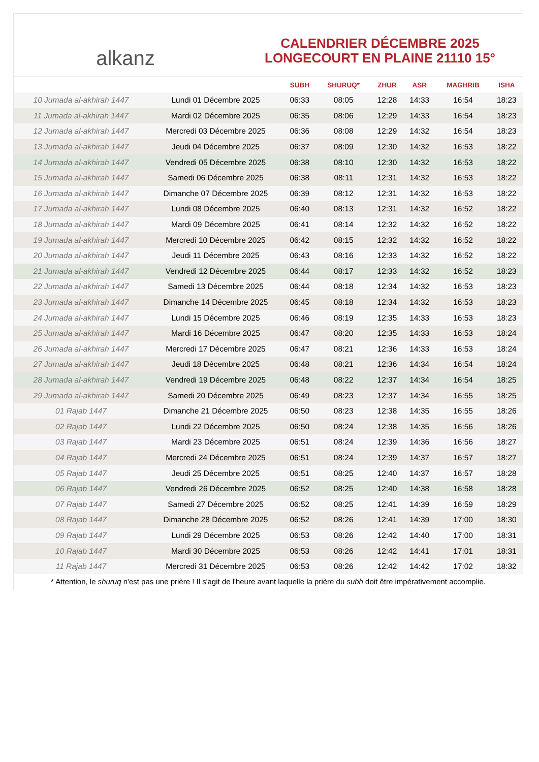alkanz
CALENDRIER DÉCEMBRE 2025
LONGECOURT EN PLAINE 21110 15°
| | | SUBH | SHURUQ* | ZHUR | ASR | MAGHRIB | ISHA |
| --- | --- | --- | --- | --- | --- | --- | --- |
| 10 Jumada al-akhirah 1447 | Lundi 01 Décembre 2025 | 06:33 | 08:05 | 12:28 | 14:33 | 16:54 | 18:23 |
| 11 Jumada al-akhirah 1447 | Mardi 02 Décembre 2025 | 06:35 | 08:06 | 12:29 | 14:33 | 16:54 | 18:23 |
| 12 Jumada al-akhirah 1447 | Mercredi 03 Décembre 2025 | 06:36 | 08:08 | 12:29 | 14:32 | 16:54 | 18:23 |
| 13 Jumada al-akhirah 1447 | Jeudi 04 Décembre 2025 | 06:37 | 08:09 | 12:30 | 14:32 | 16:53 | 18:22 |
| 14 Jumada al-akhirah 1447 | Vendredi 05 Décembre 2025 | 06:38 | 08:10 | 12:30 | 14:32 | 16:53 | 18:22 |
| 15 Jumada al-akhirah 1447 | Samedi 06 Décembre 2025 | 06:38 | 08:11 | 12:31 | 14:32 | 16:53 | 18:22 |
| 16 Jumada al-akhirah 1447 | Dimanche 07 Décembre 2025 | 06:39 | 08:12 | 12:31 | 14:32 | 16:53 | 18:22 |
| 17 Jumada al-akhirah 1447 | Lundi 08 Décembre 2025 | 06:40 | 08:13 | 12:31 | 14:32 | 16:52 | 18:22 |
| 18 Jumada al-akhirah 1447 | Mardi 09 Décembre 2025 | 06:41 | 08:14 | 12:32 | 14:32 | 16:52 | 18:22 |
| 19 Jumada al-akhirah 1447 | Mercredi 10 Décembre 2025 | 06:42 | 08:15 | 12:32 | 14:32 | 16:52 | 18:22 |
| 20 Jumada al-akhirah 1447 | Jeudi 11 Décembre 2025 | 06:43 | 08:16 | 12:33 | 14:32 | 16:52 | 18:22 |
| 21 Jumada al-akhirah 1447 | Vendredi 12 Décembre 2025 | 06:44 | 08:17 | 12:33 | 14:32 | 16:52 | 18:23 |
| 22 Jumada al-akhirah 1447 | Samedi 13 Décembre 2025 | 06:44 | 08:18 | 12:34 | 14:32 | 16:53 | 18:23 |
| 23 Jumada al-akhirah 1447 | Dimanche 14 Décembre 2025 | 06:45 | 08:18 | 12:34 | 14:32 | 16:53 | 18:23 |
| 24 Jumada al-akhirah 1447 | Lundi 15 Décembre 2025 | 06:46 | 08:19 | 12:35 | 14:33 | 16:53 | 18:23 |
| 25 Jumada al-akhirah 1447 | Mardi 16 Décembre 2025 | 06:47 | 08:20 | 12:35 | 14:33 | 16:53 | 18:24 |
| 26 Jumada al-akhirah 1447 | Mercredi 17 Décembre 2025 | 06:47 | 08:21 | 12:36 | 14:33 | 16:53 | 18:24 |
| 27 Jumada al-akhirah 1447 | Jeudi 18 Décembre 2025 | 06:48 | 08:21 | 12:36 | 14:34 | 16:54 | 18:24 |
| 28 Jumada al-akhirah 1447 | Vendredi 19 Décembre 2025 | 06:48 | 08:22 | 12:37 | 14:34 | 16:54 | 18:25 |
| 29 Jumada al-akhirah 1447 | Samedi 20 Décembre 2025 | 06:49 | 08:23 | 12:37 | 14:34 | 16:55 | 18:25 |
| 01 Rajab 1447 | Dimanche 21 Décembre 2025 | 06:50 | 08:23 | 12:38 | 14:35 | 16:55 | 18:26 |
| 02 Rajab 1447 | Lundi 22 Décembre 2025 | 06:50 | 08:24 | 12:38 | 14:35 | 16:56 | 18:26 |
| 03 Rajab 1447 | Mardi 23 Décembre 2025 | 06:51 | 08:24 | 12:39 | 14:36 | 16:56 | 18:27 |
| 04 Rajab 1447 | Mercredi 24 Décembre 2025 | 06:51 | 08:24 | 12:39 | 14:37 | 16:57 | 18:27 |
| 05 Rajab 1447 | Jeudi 25 Décembre 2025 | 06:51 | 08:25 | 12:40 | 14:37 | 16:57 | 18:28 |
| 06 Rajab 1447 | Vendredi 26 Décembre 2025 | 06:52 | 08:25 | 12:40 | 14:38 | 16:58 | 18:28 |
| 07 Rajab 1447 | Samedi 27 Décembre 2025 | 06:52 | 08:25 | 12:41 | 14:39 | 16:59 | 18:29 |
| 08 Rajab 1447 | Dimanche 28 Décembre 2025 | 06:52 | 08:26 | 12:41 | 14:39 | 17:00 | 18:30 |
| 09 Rajab 1447 | Lundi 29 Décembre 2025 | 06:53 | 08:26 | 12:42 | 14:40 | 17:00 | 18:31 |
| 10 Rajab 1447 | Mardi 30 Décembre 2025 | 06:53 | 08:26 | 12:42 | 14:41 | 17:01 | 18:31 |
| 11 Rajab 1447 | Mercredi 31 Décembre 2025 | 06:53 | 08:26 | 12:42 | 14:42 | 17:02 | 18:32 |
* Attention, le shuruq n'est pas une prière ! Il s'agit de l'heure avant laquelle la prière du subh doit être impérativement accomplie.